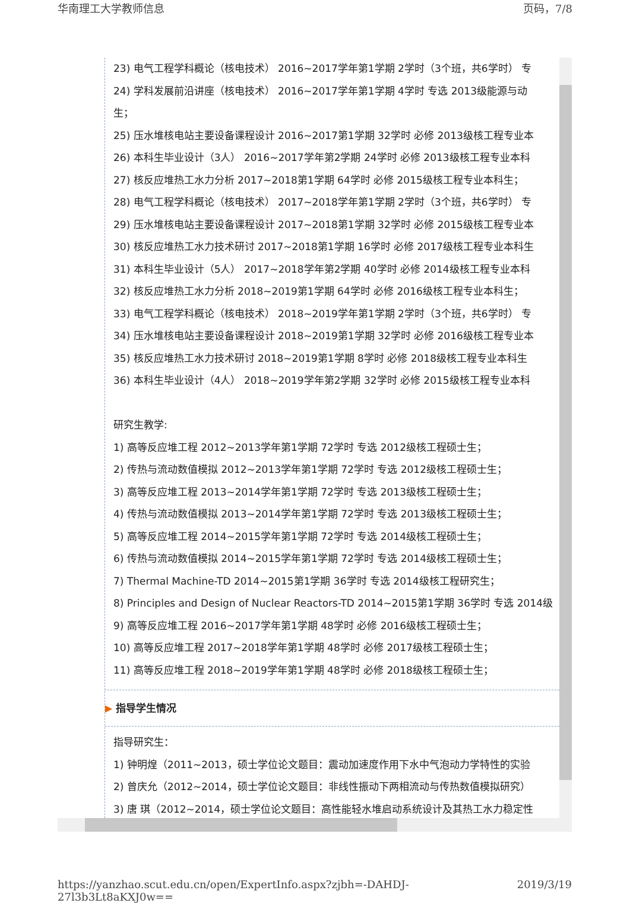华南理工大学教师信息 页码，7/8
23) 电气工程学科概论（核电技术） 2016~2017学年第1学期 2学时（3个班，共6学时） 专
24) 学科发展前沿讲座（核电技术） 2016~2017学年第1学期 4学时 专选 2013级能源与动
生；
25) 压水堆核电站主要设备课程设计 2016~2017第1学期 32学时 必修 2013级核工程专业本
26) 本科生毕业设计（3人） 2016~2017学年第2学期 24学时 必修 2013级核工程专业本科
27) 核反应堆热工水力分析 2017~2018第1学期 64学时 必修 2015级核工程专业本科生；
28) 电气工程学科概论（核电技术） 2017~2018学年第1学期 2学时（3个班，共6学时） 专
29) 压水堆核电站主要设备课程设计 2017~2018第1学期 32学时 必修 2015级核工程专业本
30) 核反应堆热工水力技术研讨 2017~2018第1学期 16学时 必修 2017级核工程专业本科生
31) 本科生毕业设计（5人） 2017~2018学年第2学期 40学时 必修 2014级核工程专业本科
32) 核反应堆热工水力分析 2018~2019第1学期 64学时 必修 2016级核工程专业本科生；
33) 电气工程学科概论（核电技术） 2018~2019学年第1学期 2学时（3个班，共6学时） 专
34) 压水堆核电站主要设备课程设计 2018~2019第1学期 32学时 必修 2016级核工程专业本
35) 核反应堆热工水力技术研讨 2018~2019第1学期 8学时 必修 2018级核工程专业本科生
36) 本科生毕业设计（4人） 2018~2019学年第2学期 32学时 必修 2015级核工程专业本科
研究生教学:
1) 高等反应堆工程 2012~2013学年第1学期 72学时 专选 2012级核工程硕士生；
2) 传热与流动数值模拟 2012~2013学年第1学期 72学时 专选 2012级核工程硕士生；
3) 高等反应堆工程 2013~2014学年第1学期 72学时 专选 2013级核工程硕士生；
4) 传热与流动数值模拟 2013~2014学年第1学期 72学时 专选 2013级核工程硕士生；
5) 高等反应堆工程 2014~2015学年第1学期 72学时 专选 2014级核工程硕士生；
6) 传热与流动数值模拟 2014~2015学年第1学期 72学时 专选 2014级核工程硕士生；
7) Thermal Machine-TD 2014~2015第1学期 36学时 专选 2014级核工程研究生；
8) Principles and Design of Nuclear Reactors-TD 2014~2015第1学期 36学时 专选 2014级
9) 高等反应堆工程 2016~2017学年第1学期 48学时 必修 2016级核工程硕士生；
10) 高等反应堆工程 2017~2018学年第1学期 48学时 必修 2017级核工程硕士生；
11) 高等反应堆工程 2018~2019学年第1学期 48学时 必修 2018级核工程硕士生；
▶ 指导学生情况
指导研究生：
1) 钟明煌（2011~2013，硕士学位论文题目：震动加速度作用下水中气泡动力学特性的实验
2) 曾庆允（2012~2014，硕士学位论文题目：非线性振动下两相流动与传热数值模拟研究）
3) 唐 琪（2012~2014，硕士学位论文题目：高性能轻水堆启动系统设计及其热工水力稳定性
https://yanzhao.scut.edu.cn/open/ExpertInfo.aspx?zjbh=-DAHDJ-27l3b3Lt8aKXJ0w== 2019/3/19